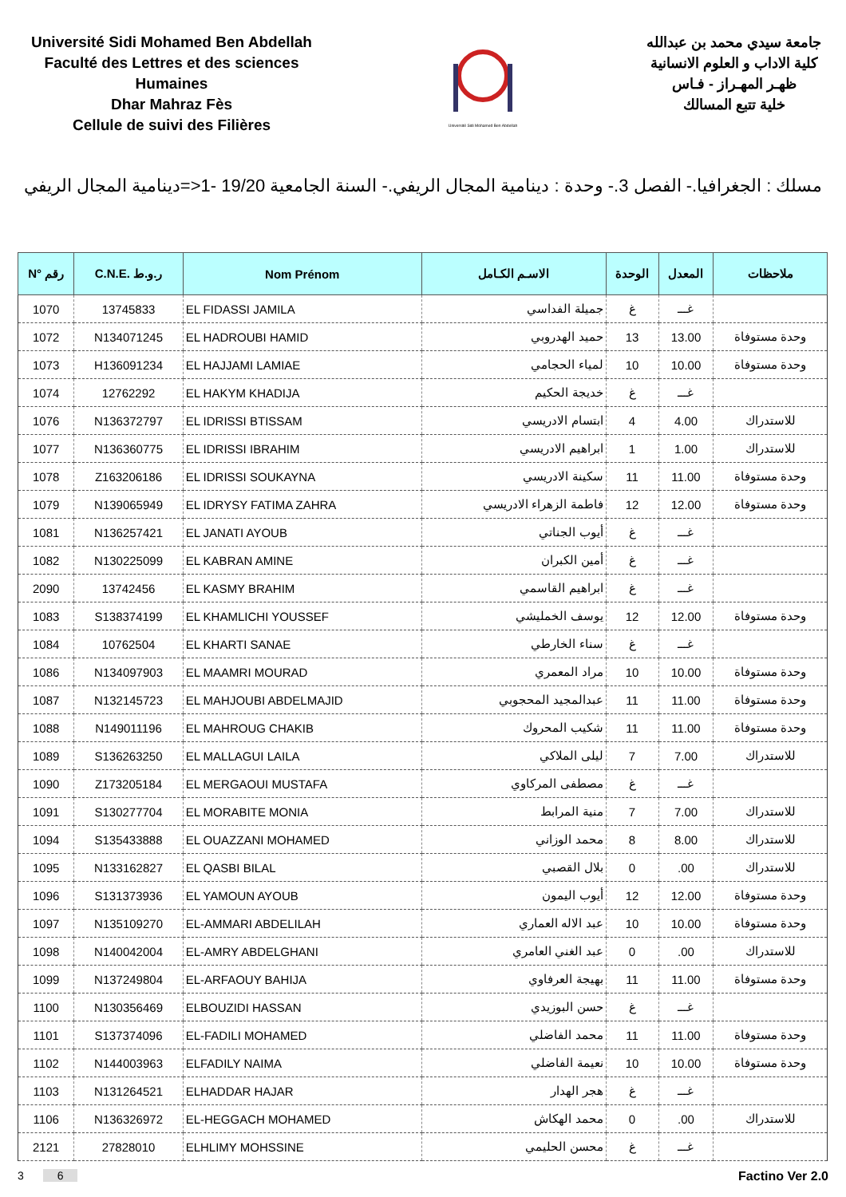Université Sidi Mohamed Ben Abdellah
Faculté des Lettres et des sciences Humaines
Dhar Mahraz Fès
Cellule de suivi des Filières
Université Sidi Mohamed Ben Abdellah
جامعة سيدي محمد بن عبدالله
كلية الاداب و العلوم الانسانية
ظهـر المهـراز - فـاس
خلية تتبع المسالك
مسلك : الجغرافيا.- الفصل 3.- وحدة : دينامية المجال الريفي.- السنة الجامعية 19/20 -1<=دينامية المجال الريفي
| N° رقم | C.N.E. ر.و.ط | Nom Prénom | الاسـم الكـامل | الوحدة | المعدل | ملاحظات |
| --- | --- | --- | --- | --- | --- | --- |
| 1070 | 13745833 | EL FIDASSI JAMILA | جميلة الفداسي | غ | غـــ | |
| 1072 | N134071245 | EL HADROUBI HAMID | حميد الهدروبي | 13 | 13.00 | وحدة مستوفاة |
| 1073 | H136091234 | EL HAJJAMI LAMIAE | لمياء الحجامي | 10 | 10.00 | وحدة مستوفاة |
| 1074 | 12762292 | EL HAKYM KHADIJA | خديجة الحكيم | غ | غـــ | |
| 1076 | N136372797 | EL IDRISSI BTISSAM | ابتسام الادريسي | 4 | 4.00 | للاستدراك |
| 1077 | N136360775 | EL IDRISSI IBRAHIM | ابراهيم الادريسي | 1 | 1.00 | للاستدراك |
| 1078 | Z163206186 | EL IDRISSI SOUKAYNA | سكينة الادريسي | 11 | 11.00 | وحدة مستوفاة |
| 1079 | N139065949 | EL IDRYSY FATIMA ZAHRA | فاطمة الزهراء الادريسي | 12 | 12.00 | وحدة مستوفاة |
| 1081 | N136257421 | EL JANATI AYOUB | أيوب الجناتي | غ | غـــ | |
| 1082 | N130225099 | EL KABRAN AMINE | أمين الكبران | غ | غـــ | |
| 2090 | 13742456 | EL KASMY BRAHIM | ابراهيم القاسمي | غ | غـــ | |
| 1083 | S138374199 | EL KHAMLICHI YOUSSEF | يوسف الخمليشي | 12 | 12.00 | وحدة مستوفاة |
| 1084 | 10762504 | EL KHARTI SANAE | سناء الخارطي | غ | غـــ | |
| 1086 | N134097903 | EL MAAMRI MOURAD | مراد المعمري | 10 | 10.00 | وحدة مستوفاة |
| 1087 | N132145723 | EL MAHJOUBI ABDELMAJID | عبدالمجيد المحجوبي | 11 | 11.00 | وحدة مستوفاة |
| 1088 | N149011196 | EL MAHROUG CHAKIB | شكيب المحروك | 11 | 11.00 | وحدة مستوفاة |
| 1089 | S136263250 | EL MALLAGUI LAILA | ليلى الملاكي | 7 | 7.00 | للاستدراك |
| 1090 | Z173205184 | EL MERGAOUI MUSTAFA | مصطفى المركاوي | غ | غـــ | |
| 1091 | S130277704 | EL MORABITE MONIA | منية المرابط | 7 | 7.00 | للاستدراك |
| 1094 | S135433888 | EL OUAZZANI MOHAMED | محمد الوزاني | 8 | 8.00 | للاستدراك |
| 1095 | N133162827 | EL QASBI BILAL | بلال القصبي | 0 | .00 | للاستدراك |
| 1096 | S131373936 | EL YAMOUN AYOUB | أيوب اليمون | 12 | 12.00 | وحدة مستوفاة |
| 1097 | N135109270 | EL-AMMARI ABDELILAH | عبد الاله العماري | 10 | 10.00 | وحدة مستوفاة |
| 1098 | N140042004 | EL-AMRY ABDELGHANI | عبد الغني العامري | 0 | .00 | للاستدراك |
| 1099 | N137249804 | EL-ARFAOUY BAHIJA | بهيجة العرفاوي | 11 | 11.00 | وحدة مستوفاة |
| 1100 | N130356469 | ELBOUZIDI HASSAN | حسن البوزيدي | غ | غـــ | |
| 1101 | S137374096 | EL-FADILI MOHAMED | محمد الفاضلي | 11 | 11.00 | وحدة مستوفاة |
| 1102 | N144003963 | ELFADILY NAIMA | نعيمة الفاضلي | 10 | 10.00 | وحدة مستوفاة |
| 1103 | N131264521 | ELHADDAR HAJAR | هجر الهدار | غ | غـــ | |
| 1106 | N136326972 | EL-HEGGACH MOHAMED | محمد الهكاش | 0 | .00 | للاستدراك |
| 2121 | 27828010 | ELHLIMY MOHSSINE | محسن الحليمي | غ | غـــ | |
3 6 Factino Ver 2.0